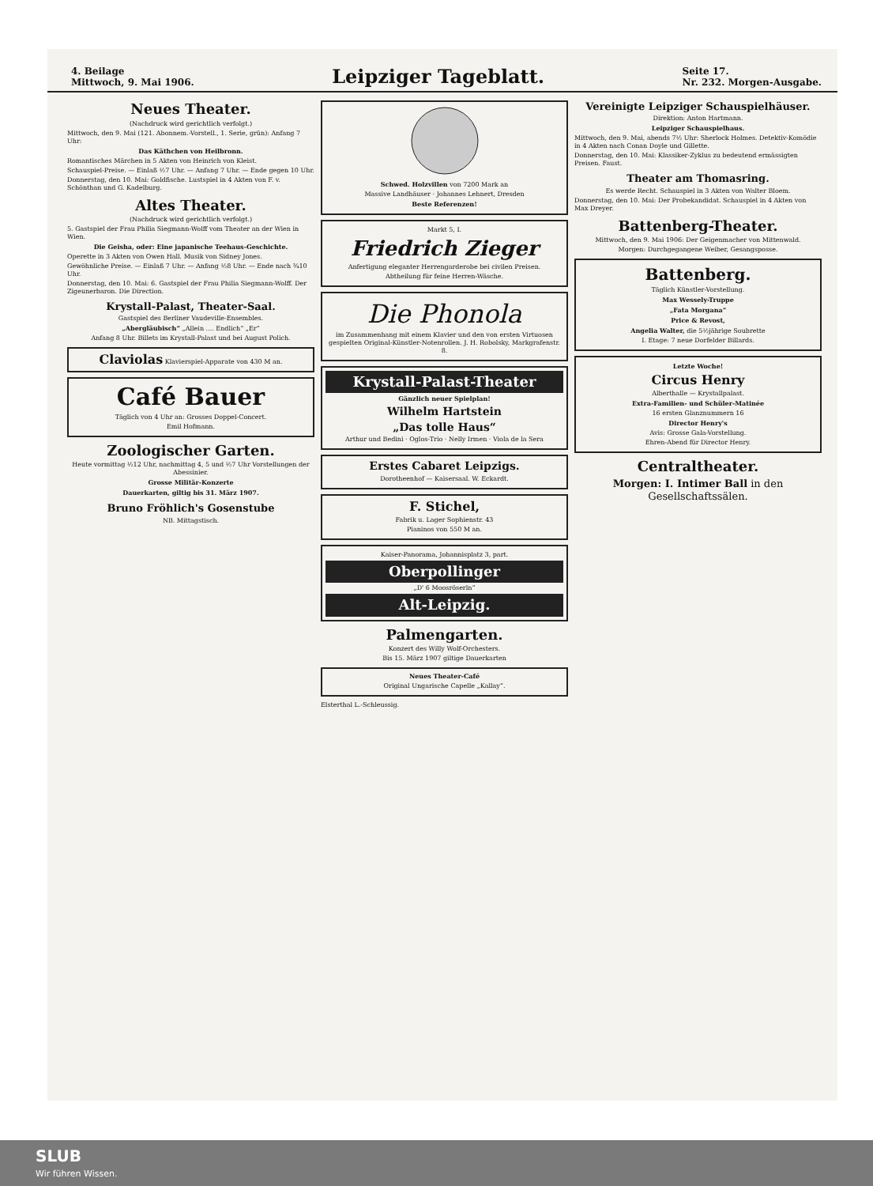4. Beilage
Mittwoch, 9. Mai 1906.
Leipziger Tageblatt.
Seite 17.
Nr. 232. Morgen-Ausgabe.
Neues Theater.
(Nachdruck wird gerichtlich verfolgt.)
Mittwoch, den 9. Mai (121. Abonnem.-Vorstell., 1. Serie, grün): Anfang 7 Uhr:
Das Käthchen von Heilbronn.
Romantisches Märchen in 5 Akten von Heinrich von Kleist.
Schauspiel-Preise. — Einlaß ½7 Uhr. — Anfang 7 Uhr. — Ende gegen 10 Uhr.
Donnerstag, den 10. Mai: Goldfische. Lustspiel in 4 Akten von F. v. Schönthan und G. Kadelburg.
Altes Theater.
(Nachdruck wird gerichtlich verfolgt.)
5. Gastspiel der Frau Philia Siegmann-Wolff vom Theater an der Wien in Wien.
Die Geisha, oder: Eine japanische Teehaus-Geschichte.
Operette in 3 Akten von Owen Hall. Musik von Sidney Jones.
Gewöhnliche Preise. — Einlaß 7 Uhr. — Anfang ½8 Uhr. — Ende nach ¾10 Uhr.
Donnerstag, den 10. Mai: 6. Gastspiel der Frau Philia Siegmann-Wolff. Der Zigeunerbaron. Die Direction.
Krystall-Palast, Theater-Saal.
Gastspiel des Berliner Vaudeville-Ensembles.
„Abergläubisch“ „Allein .... Endlich“ „Er“
Anfang 8 Uhr. Billets im Krystall-Palast und bei August Polich.
Claviolas Klavierspiel-Apparate von 430 M an.
Café Bauer
Täglich von 4 Uhr an: Grosses Doppel-Concert.
Emil Hofmann.
Zoologischer Garten.
Heute vormittag ½12 Uhr, nachmittag 4, 5 und ½7 Uhr Vorstellungen der Abessinier.
Grosse Militär-Konzerte
Dauerkarten, giltig bis 31. März 1907.
Bruno Fröhlich's Gosenstube
NB. Mittagstisch.
Schwed. Holzvillen von 7200 Mark an
Massive Landhäuser · Johannes Lehnert, Dresden
Beste Referenzen!
Markt 5, I.
Friedrich Zieger
Anfertigung eleganter Herrengarderobe bei civilen Preisen.
Abtheilung für feine Herren-Wäsche.
Die Phonola
im Zusammenhang mit einem Klavier und den von ersten Virtuosen gespielten Original-Künstler-Notenrollen. J. H. Robolsky, Markgrafenstr. 8.
Krystall-Palast-Theater
Gänzlich neuer Spielplan!
Wilhelm Hartstein
„Das tolle Haus“
Arthur und Bedini · Oglos-Trio · Nelly Irmen · Viola de la Sera
Erstes Cabaret Leipzigs.
Dorotheenhof — Kaisersaal. W. Eckardt.
F. Stichel,
Fabrik u. Lager Sophienstr. 43
Pianinos von 550 M an.
Kaiser-Panorama, Johannisplatz 3, part.
Oberpollinger
„D' 6 Moosröserln“
Alt-Leipzig.
Palmengarten.
Konzert des Willy Wolf-Orchesters.
Bis 15. März 1907 giltige Dauerkarten
Neues Theater-Café
Original Ungarische Capelle „Kallay“.
Elsterthal L.-Schleussig.
Vereinigte Leipziger Schauspielhäuser.
Direktion: Anton Hartmann.
Leipziger Schauspielhaus.
Mittwoch, den 9. Mai, abends 7½ Uhr: Sherlock Holmes. Detektiv-Komödie in 4 Akten nach Conan Doyle und Gillette.
Donnerstag, den 10. Mai: Klassiker-Zyklus zu bedeutend ermässigten Preisen. Faust.
Theater am Thomasring.
Es werde Recht. Schauspiel in 3 Akten von Walter Bloem.
Donnerstag, den 10. Mai: Der Probekandidat. Schauspiel in 4 Akten von Max Dreyer.
Battenberg-Theater.
Mittwoch, den 9. Mai 1906: Der Geigenmacher von Mittenwald.
Morgen: Durchgegangene Weiber, Gesangsposse.
Battenberg.
Täglich Künstler-Vorstellung.
Max Wessely-Truppe
„Fata Morgana“
Price & Revost,
Angelia Walter, die 5½jährige Soubrette
I. Etage: 7 neue Dorfelder Billards.
Letzte Woche!
Circus Henry
Alberthalle — Krystallpalast.
Extra-Familien- und Schüler-Matinée
16 ersten Glanznummern 16
Director Henry's
Avis: Grosse Gala-Vorstellung.
Ehren-Abend für Director Henry.
Centraltheater.
Morgen: I. Intimer Ball in den Gesellschaftssälen.
SLUB
Wir führen Wissen.